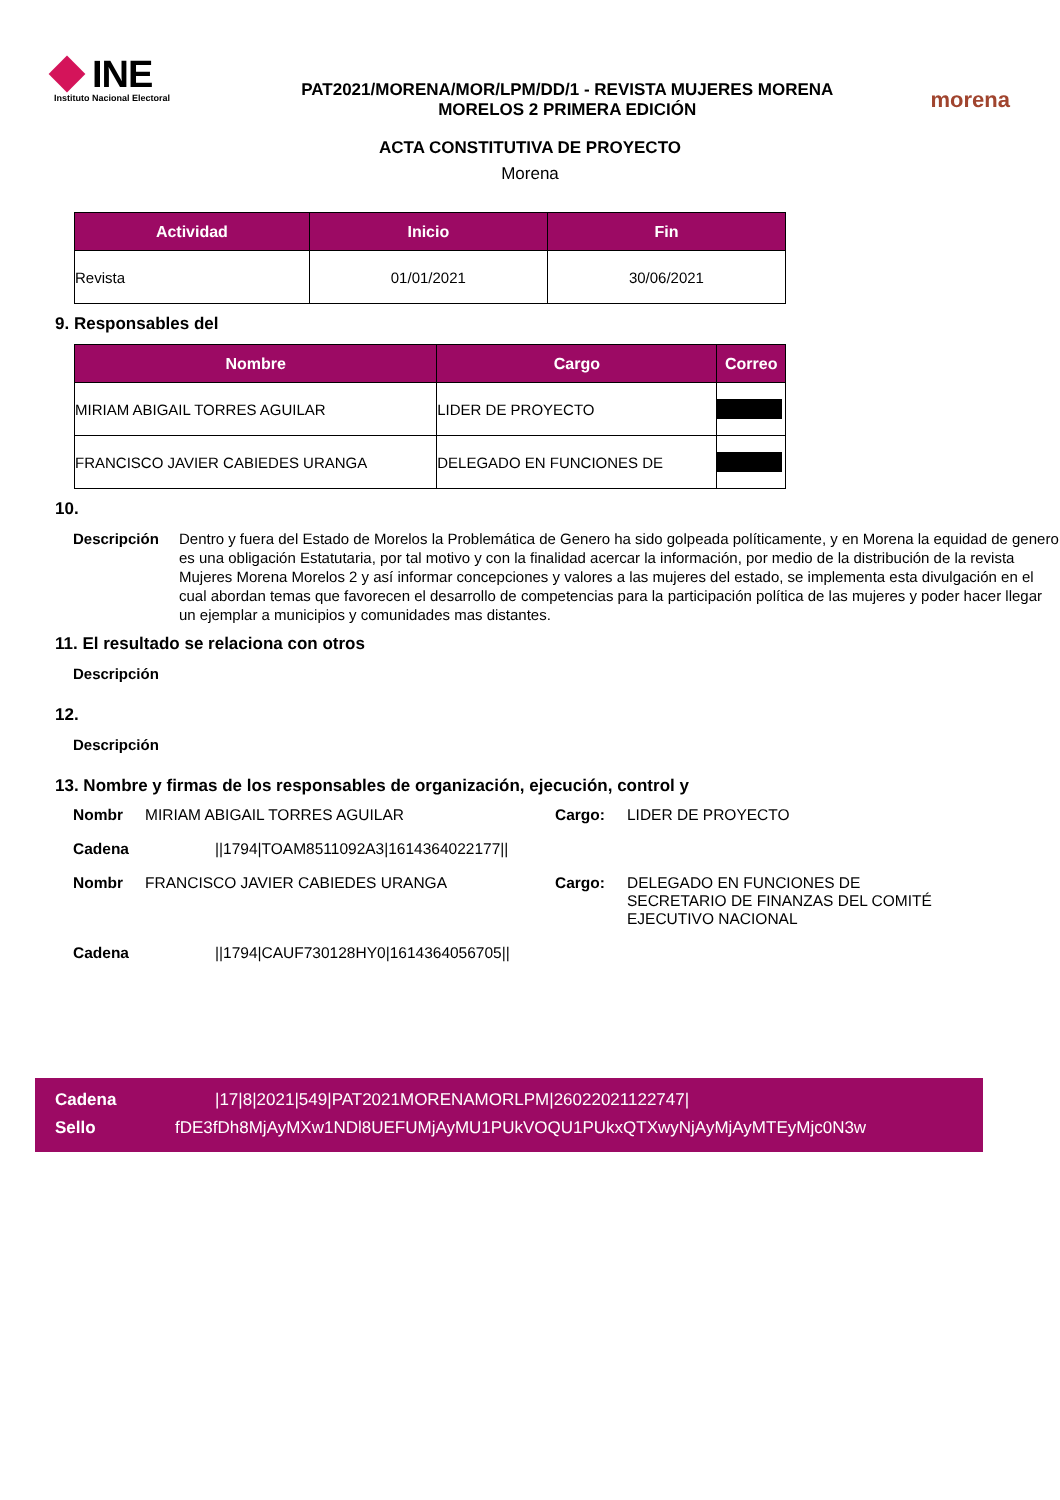INE
Instituto Nacional Electoral
PAT2021/MORENA/MOR/LPM/DD/1 - REVISTA MUJERES MORENA
MORELOS 2 PRIMERA EDICIÓN
morena
ACTA CONSTITUTIVA DE PROYECTO
Morena
| Actividad | Inicio | Fin |
| --- | --- | --- |
| Revista | 01/01/2021 | 30/06/2021 |
9. Responsables del
| Nombre | Cargo | Correo |
| --- | --- | --- |
| MIRIAM ABIGAIL TORRES AGUILAR | LIDER DE PROYECTO | |
| FRANCISCO JAVIER CABIEDES URANGA | DELEGADO EN FUNCIONES DE | |
10.
Descripción
Dentro y fuera del Estado de Morelos la Problemática de Genero ha sido golpeada políticamente, y en Morena la equidad de genero es una obligación Estatutaria, por tal motivo y con la finalidad acercar la información, por medio de la distribución de la revista Mujeres Morena Morelos 2 y así informar concepciones y valores a las mujeres del estado, se implementa esta divulgación en el cual abordan temas que favorecen el desarrollo de competencias para la participación política de las mujeres y poder hacer llegar un ejemplar a municipios y comunidades mas distantes.
11. El resultado se relaciona con otros
Descripción
12.
Descripción
13. Nombre y firmas de los responsables de organización, ejecución, control y
Nombr
MIRIAM ABIGAIL TORRES AGUILAR
Cargo:
LIDER DE PROYECTO
Cadena
||1794|TOAM8511092A3|1614364022177||
Nombr
FRANCISCO JAVIER CABIEDES URANGA
Cargo:
DELEGADO EN FUNCIONES DE SECRETARIO DE FINANZAS DEL COMITÉ EJECUTIVO NACIONAL
Cadena
||1794|CAUF730128HY0|1614364056705||
Cadena |17|8|2021|549|PAT2021MORENAMORLPM|26022021122747|
Sello fDE3fDh8MjAyMXw1NDl8UEFUMjAyMU1PUkVOQU1PUkxQTXwyNjAyMjAyMTEyMjc0N3w